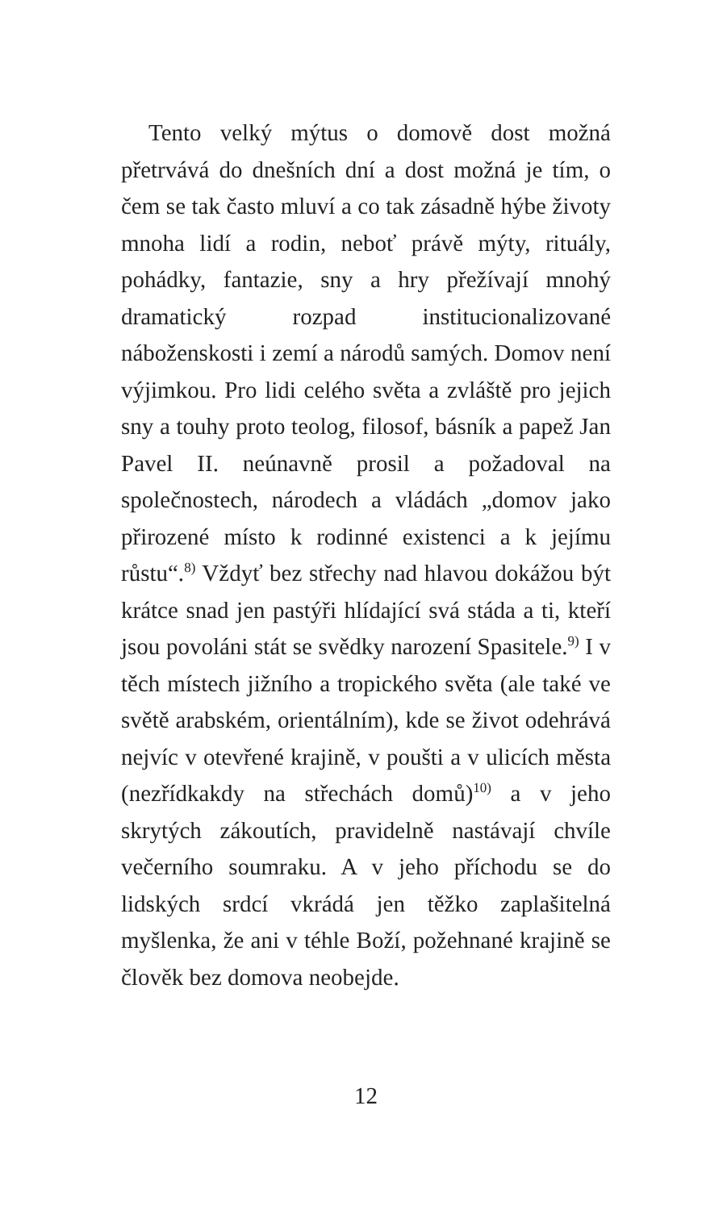Tento velký mýtus o domově dost možná přetrvává do dnešních dní a dost možná je tím, o čem se tak často mluví a co tak zásadně hýbe životy mnoha lidí a rodin, neboť právě mýty, rituály, pohádky, fantazie, sny a hry přežívají mnohý dramatický rozpad institucionalizované náboženskosti i zemí a národů samých. Domov není výjimkou. Pro lidi celého světa a zvláště pro jejich sny a touhy proto teolog, filosof, básník a papež Jan Pavel II. neúnavně prosil a požadoval na společnostech, národech a vládách „domov jako přirozené místo k rodinné existenci a k jejímu růstu“.<sup>8)</sup> Vždyť bez střechy nad hlavou dokážou být krátce snad jen pastýři hlídající svá stáda a ti, kteří jsou povoláni stát se svědky narození Spasitele.<sup>9)</sup> I v těch místech jižního a tropického světa (ale také ve světě arabském, orientálním), kde se život odehrává nejvíc v otevřené krajině, v poušti a v ulicích města (nezřídkakdy na střechách domů)<sup>10)</sup> a v jeho skrytých zákoutích, pravidelně nastávají chvíle večerního soumraku. A v jeho příchodu se do lidských srdcí vkrádá jen těžko zaplašitelná myšlenka, že ani v téhle Boží, požehnané krajině se člověk bez domova neobejde.
12